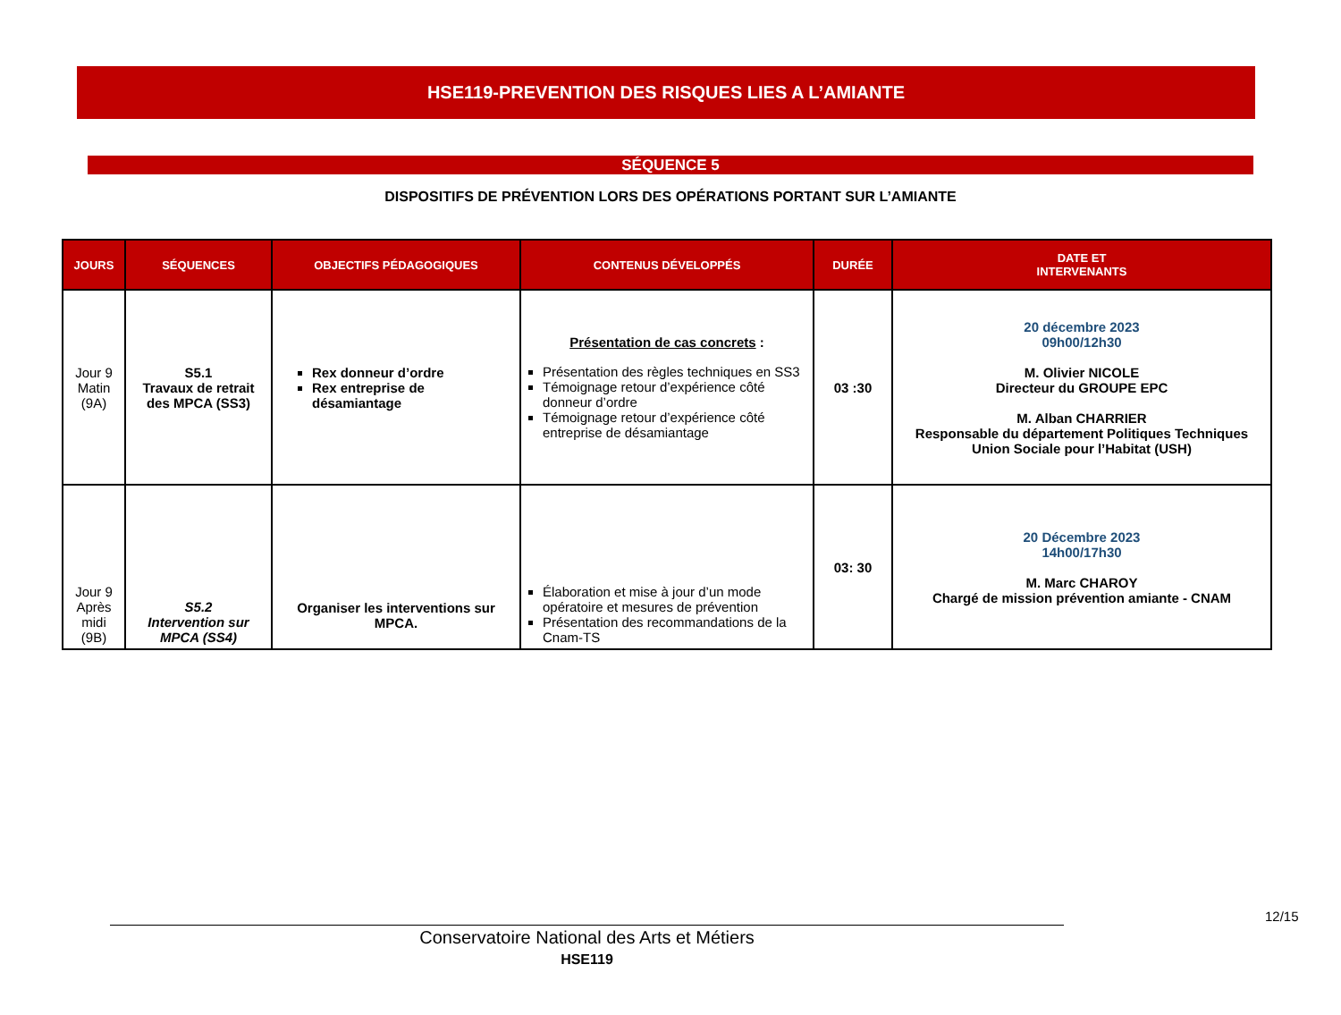HSE119-PREVENTION DES RISQUES LIES A L’AMIANTE
SÉQUENCE 5
DISPOSITIFS DE PRÉVENTION LORS DES OPÉRATIONS PORTANT SUR L’AMIANTE
| JOURS | SÉQUENCES | OBJECTIFS PÉDAGOGIQUES | CONTENUS DÉVELOPPÉS | DURÉE | DATE ET INTERVENANTS |
| --- | --- | --- | --- | --- | --- |
| Jour 9 Matin (9A) | S5.1 Travaux de retrait des MPCA (SS3) | Rex donneur d’ordre Rex entreprise de désamiantage | Présentation de cas concrets : Présentation des règles techniques en SS3 Témoignage retour d’expérience côté donneur d’ordre Témoignage retour d’expérience côté entreprise de désamiantage | 03 :30 | 20 décembre 2023 09h00/12h30 M. Olivier NICOLE Directeur du GROUPE EPC M. Alban CHARRIER Responsable du département Politiques Techniques Union Sociale pour l’Habitat (USH) |
| Jour 9 Après midi (9B) | S5.2 Intervention sur MPCA (SS4) | Organiser les interventions sur MPCA. | Élaboration et mise à jour d’un mode opératoire et mesures de prévention Présentation des recommandations de la Cnam-TS | 03: 30 | 20 Décembre 2023 14h00/17h30 M. Marc CHAROY Chargé de mission prévention amiante - CNAM |
12/15
Conservatoire National des Arts et Métiers
HSE119